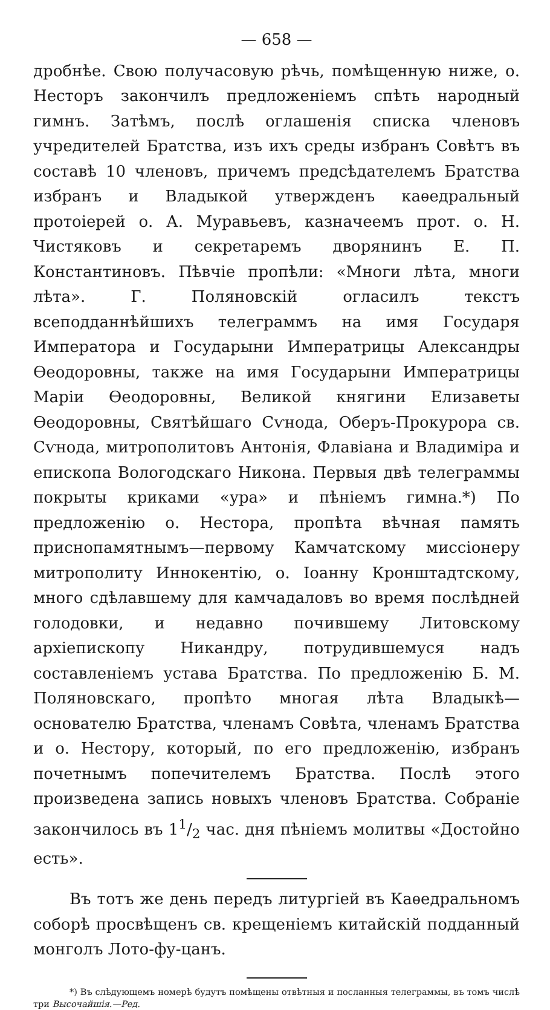— 658 —
дробнѣе. Свою получасовую рѣчь, помѣщенную ниже, о. Несторъ закончилъ предложеніемъ спѣть народный гимнъ. Затѣмъ, послѣ оглашенія списка членовъ учредителей Братства, изъ ихъ среды избранъ Совѣтъ въ составѣ 10 членовъ, причемъ предсѣдателемъ Братства избранъ и Владыкой утвержденъ каѳедральный протоіерей о. А. Муравьевъ, казначеемъ прот. о. Н. Чистяковъ и секретаремъ дворянинъ Е. П. Константиновъ. Пѣвчіе пропѣли: «Многи лѣта, многи лѣта». Г. Поляновскій огласилъ текстъ всеподданнѣйшихъ телеграммъ на имя Государя Императора и Государыни Императрицы Александры Ѳеодоровны, также на имя Государыни Императрицы Маріи Ѳеодоровны, Великой княгини Елизаветы Ѳеодоровны, Святѣйшаго Сѵнода, Оберъ-Прокурора св. Сѵнода, митрополитовъ Антонія, Флавіана и Владиміра и епископа Вологодскаго Никона. Первыя двѣ телеграммы покрыты криками «ура» и пѣніемъ гимна.*) По предложенію о. Нестора, пропѣта вѣчная память приснопамятнымъ—первому Камчатскому миссіонеру митрополиту Иннокентію, о. Іоанну Кронштадтскому, много сдѣлавшему для камчадаловъ во время послѣдней голодовки, и недавно почившему Литовскому архіепископу Никандру, потрудившемуся надъ составленіемъ устава Братства. По предложенію Б. М. Поляновскаго, пропѣто многая лѣта Владыкѣ—основателю Братства, членамъ Совѣта, членамъ Братства и о. Нестору, который, по его предложенію, избранъ почетнымъ попечителемъ Братства. Послѣ этого произведена запись новыхъ членовъ Братства. Собраніе закончилось въ 11/2 час. дня пѣніемъ молитвы «Достойно есть».
Въ тотъ же день передъ литургіей въ Каѳедральномъ соборѣ просвѣщенъ св. крещеніемъ китайскій подданный монголъ Лото-фу-цанъ.
*) Въ слѣдующемъ номерѣ будутъ помѣщены отвѣтныя и посланныя телеграммы, въ томъ числѣ три Высочайшія.—Ред.